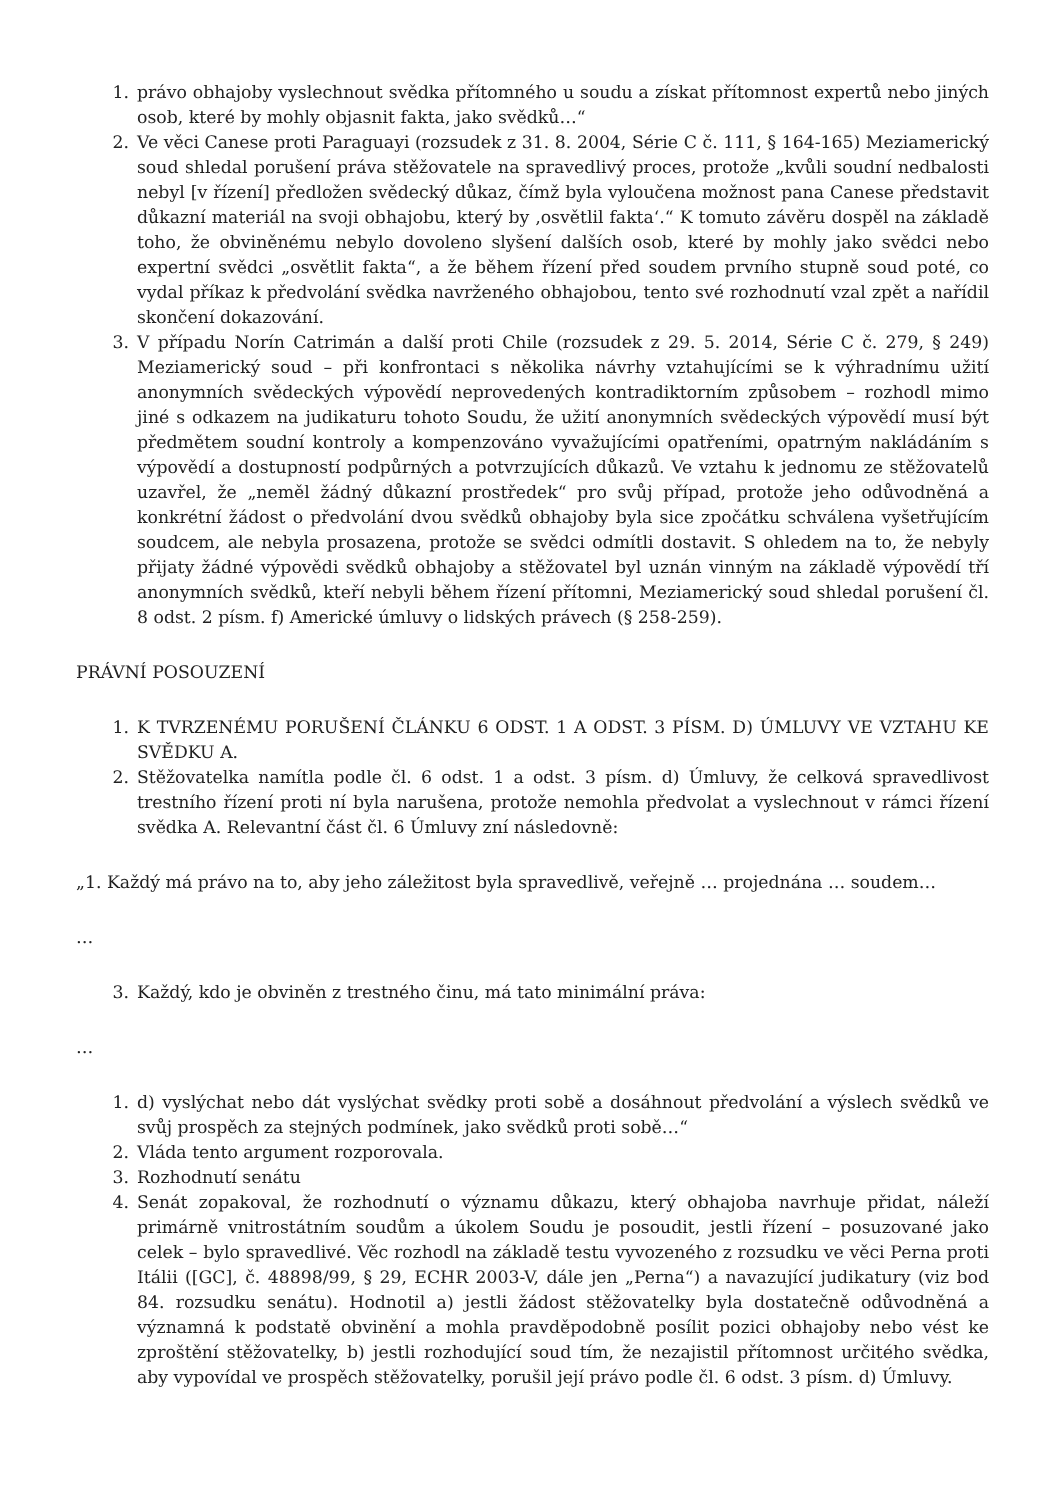1. právo obhajoby vyslechnout svědka přítomného u soudu a získat přítomnost expertů nebo jiných osob, které by mohly objasnit fakta, jako svědků…“
2. Ve věci Canese proti Paraguayi (rozsudek z 31. 8. 2004, Série C č. 111, § 164-165) Meziamerický soud shledal porušení práva stěžovatele na spravedlivý proces, protože „kvůli soudní nedbalosti nebyl [v řízení] předložen svědecký důkaz, čímž byla vyloučena možnost pana Canese představit důkazní materiál na svoji obhajobu, který by ‚osvětlil fakta‘.“ K tomuto závěru dospěl na základě toho, že obviněnému nebylo dovoleno slyšení dalších osob, které by mohly jako svědci nebo expertní svědci „osvětlit fakta“, a že během řízení před soudem prvního stupně soud poté, co vydal příkaz k předvolání svědka navrženého obhajobou, tento své rozhodnutí vzal zpět a nařídil skončení dokazování.
3. V případu Norín Catrimán a další proti Chile (rozsudek z 29. 5. 2014, Série C č. 279, § 249) Meziamerický soud – při konfrontaci s několika návrhy vztahujícími se k výhradnímu užití anonymních svědeckých výpovědí neprovedených kontradiktorním způsobem – rozhodl mimo jiné s odkazem na judikaturu tohoto Soudu, že užití anonymních svědeckých výpovědí musí být předmětem soudní kontroly a kompenzováno vyvažujícími opatřeními, opatrným nakládáním s výpovědí a dostupností podpůrných a potvrzujících důkazů. Ve vztahu k jednomu ze stěžovatelů uzavřel, že „neměl žádný důkazní prostředek“ pro svůj případ, protože jeho odůvodněná a konkrétní žádost o předvolání dvou svědků obhajoby byla sice zpočátku schválena vyšetřujícím soudcem, ale nebyla prosazena, protože se svědci odmítli dostavit. S ohledem na to, že nebyly přijaty žádné výpovědi svědků obhajoby a stěžovatel byl uznán vinným na základě výpovědí tří anonymních svědků, kteří nebyli během řízení přítomni, Meziamerický soud shledal porušení čl. 8 odst. 2 písm. f) Americké úmluvy o lidských právech (§ 258-259).
PRÁVNÍ POSOUZENÍ
1. K TVRZENÉMU PORUŠENÍ ČLÁNKU 6 ODST. 1 A ODST. 3 PÍSM. D) ÚMLUVY VE VZTAHU KE SVĚDKU A.
2. Stěžovatelka namítla podle čl. 6 odst. 1 a odst. 3 písm. d) Úmluvy, že celková spravedlivost trestního řízení proti ní byla narušena, protože nemohla předvolat a vyslechnout v rámci řízení svědka A. Relevantní část čl. 6 Úmluvy zní následovně:
„1. Každý má právo na to, aby jeho záležitost byla spravedlivě, veřejně … projednána … soudem…
…
3. Každý, kdo je obviněn z trestného činu, má tato minimální práva:
…
1. d) vyslýchat nebo dát vyslýchat svědky proti sobě a dosáhnout předvolání a výslech svědků ve svůj prospěch za stejných podmínek, jako svědků proti sobě…“
2. Vláda tento argument rozporovala.
3. Rozhodnutí senátu
4. Senát zopakoval, že rozhodnutí o významu důkazu, který obhajoba navrhuje přidat, náleží primárně vnitrostátním soudům a úkolem Soudu je posoudit, jestli řízení – posuzované jako celek – bylo spravedlivé. Věc rozhodl na základě testu vyvozeného z rozsudku ve věci Perna proti Itálii ([GC], č. 48898/99, § 29, ECHR 2003-V, dále jen „Perna“) a navazující judikatury (viz bod 84. rozsudku senátu). Hodnotil a) jestli žádost stěžovatelky byla dostatečně odůvodněná a významná k podstatě obvinění a mohla pravděpodobně posílit pozici obhajoby nebo vést ke zproštění stěžovatelky, b) jestli rozhodující soud tím, že nezajistil přítomnost určitého svědka, aby vypovídal ve prospěch stěžovatelky, porušil její právo podle čl. 6 odst. 3 písm. d) Úmluvy.